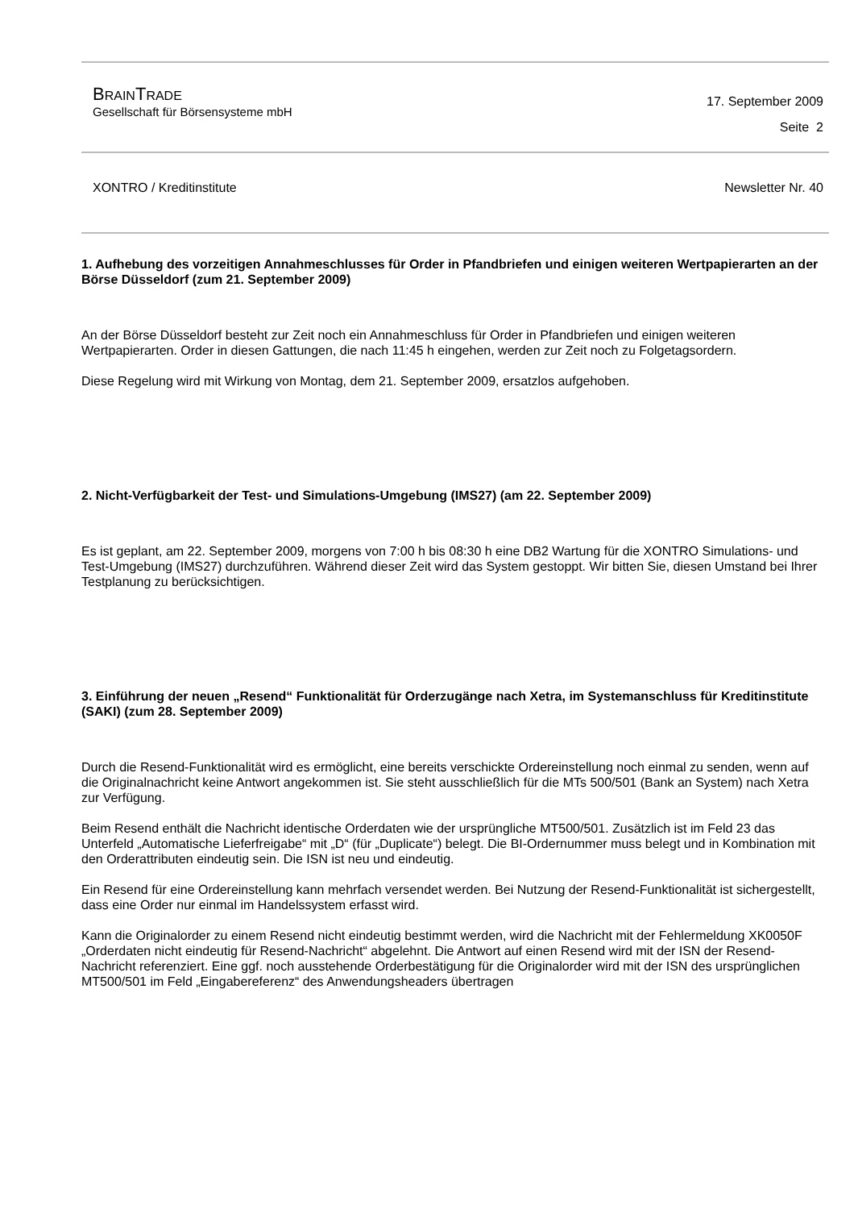BRAINTRADE
Gesellschaft für Börsensysteme mbH
17. September 2009
Seite 2
XONTRO / Kreditinstitute Newsletter Nr. 40
1. Aufhebung des vorzeitigen Annahmeschlusses für Order in Pfandbriefen und einigen weiteren Wertpapierarten an der Börse Düsseldorf (zum 21. September 2009)
An der Börse Düsseldorf besteht zur Zeit noch ein Annahmeschluss für Order in Pfandbriefen und einigen weiteren Wertpapierarten. Order in diesen Gattungen, die nach 11:45 h eingehen, werden zur Zeit noch zu Folgetagsordern.
Diese Regelung wird mit Wirkung von Montag, dem 21. September 2009, ersatzlos aufgehoben.
2. Nicht-Verfügbarkeit der Test- und Simulations-Umgebung (IMS27) (am 22. September 2009)
Es ist geplant, am 22. September 2009, morgens von 7:00 h bis 08:30 h eine DB2 Wartung für die XONTRO Simulations- und Test-Umgebung (IMS27) durchzuführen. Während dieser Zeit wird das System gestoppt. Wir bitten Sie, diesen Umstand bei Ihrer Testplanung zu berücksichtigen.
3. Einführung der neuen „Resend“ Funktionalität für Orderzugänge nach Xetra, im Systemanschluss für Kreditinstitute (SAKI) (zum 28. September 2009)
Durch die Resend-Funktionalität wird es ermöglicht, eine bereits verschickte Ordereinstellung noch einmal zu senden, wenn auf die Originalnachricht keine Antwort angekommen ist. Sie steht ausschließlich für die MTs 500/501 (Bank an System) nach Xetra zur Verfügung.
Beim Resend enthält die Nachricht identische Orderdaten wie der ursprüngliche MT500/501. Zusätzlich ist im Feld 23 das Unterfeld „Automatische Lieferfreigabe“ mit „D“ (für „Duplicate“) belegt. Die BI-Ordernummer muss belegt und in Kombination mit den Orderattributen eindeutig sein. Die ISN ist neu und eindeutig.
Ein Resend für eine Ordereinstellung kann mehrfach versendet werden. Bei Nutzung der Resend-Funktionalität ist sichergestellt, dass eine Order nur einmal im Handelssystem erfasst wird.
Kann die Originalorder zu einem Resend nicht eindeutig bestimmt werden, wird die Nachricht mit der Fehlermeldung XK0050F „Orderdaten nicht eindeutig für Resend-Nachricht“ abgelehnt. Die Antwort auf einen Resend wird mit der ISN der Resend-Nachricht referenziert. Eine ggf. noch ausstehende Orderbestätigung für die Originalorder wird mit der ISN des ursprünglichen MT500/501 im Feld „Eingabereferenz“ des Anwendungsheaders übertragen